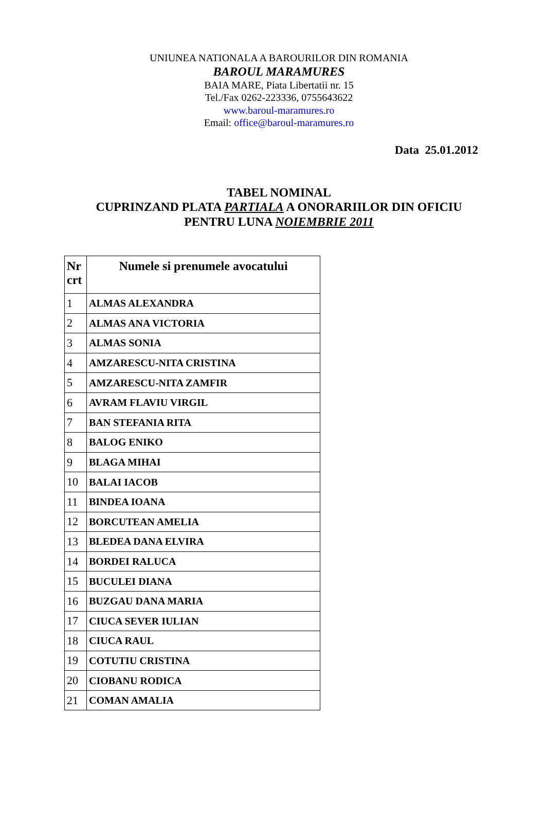UNIUNEA NATIONALA A BAROURILOR DIN ROMANIA
BAROUL MARAMURES
BAIA MARE, Piata Libertatii nr. 15
Tel./Fax 0262-223336, 0755643622
www.baroul-maramures.ro
Email: office@baroul-maramures.ro
Data 25.01.2012
TABEL NOMINAL
CUPRINZAND PLATA PARTIALA A ONORARIILOR DIN OFICIU
PENTRU LUNA NOIEMBRIE 2011
| Nr crt | Numele si prenumele avocatului |
| --- | --- |
| 1 | ALMAS ALEXANDRA |
| 2 | ALMAS ANA VICTORIA |
| 3 | ALMAS SONIA |
| 4 | AMZARESCU-NITA CRISTINA |
| 5 | AMZARESCU-NITA ZAMFIR |
| 6 | AVRAM FLAVIU VIRGIL |
| 7 | BAN STEFANIA RITA |
| 8 | BALOG ENIKO |
| 9 | BLAGA MIHAI |
| 10 | BALAI IACOB |
| 11 | BINDEA IOANA |
| 12 | BORCUTEAN AMELIA |
| 13 | BLEDEA DANA ELVIRA |
| 14 | BORDEI RALUCA |
| 15 | BUCULEI DIANA |
| 16 | BUZGAU DANA MARIA |
| 17 | CIUCA SEVER IULIAN |
| 18 | CIUCA RAUL |
| 19 | COTUTIU CRISTINA |
| 20 | CIOBANU RODICA |
| 21 | COMAN AMALIA |